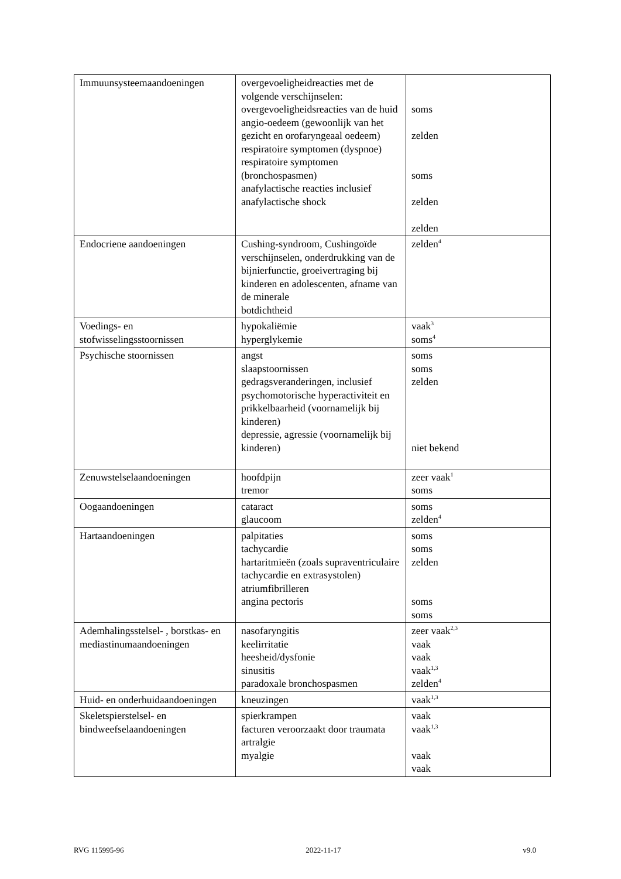| Immuunsysteemaandoeningen | overgevoeligheidreacties met de volgende verschijnselen: overgevoeligheidsreacties van de huid angio-oedeem (gewoonlijk van het gezicht en orofaryngeaal oedeem) respiratoire symptomen (dyspnoe) respiratoire symptomen (bronchospasmen) anafylactische reacties inclusief anafylactische shock | soms zelden soms zelden zelden |
| Endocriene aandoeningen | Cushing-syndroom, Cushingoïde verschijnselen, onderdrukking van de bijnierfunctie, groeivertraging bij kinderen en adolescenten, afname van de minerale botdichtheid | zelden<sup>4</sup> |
| Voedings- en stofwisselingsstoornissen | hypokaliëmie hyperglykemie | vaak<sup>3</sup> soms<sup>4</sup> |
| Psychische stoornissen | angst slaapstoornissen gedragsveranderingen, inclusief psychomotorische hyperactiviteit en prikkelbaarheid (voornamelijk bij kinderen) depressie, agressie (voornamelijk bij kinderen) | soms soms zelden niet bekend |
| Zenuwstelselaandoeningen | hoofdpijn tremor | zeer vaak<sup>1</sup> soms |
| Oogaandoeningen | cataract glaucoom | soms zelden<sup>4</sup> |
| Hartaandoeningen | palpitaties tachycardie hartaritmieën (zoals supraventriculaire tachycardie en extrasystolen) atriumfibrilleren angina pectoris | soms soms zelden soms soms |
| Ademhalingsstelsel- , borstkas- en mediastinumaandoeningen | nasofaryngitis keelirritatie heesheid/dysfonie sinusitis paradoxale bronchospasmen | zeer vaak<sup>2,3</sup> vaak vaak vaak<sup>1,3</sup> zelden<sup>4</sup> |
| Huid- en onderhuidaandoeningen | kneuzingen | vaak<sup>1,3</sup> |
| Skeletspierstelsel- en bindweefselaandoeningen | spierkrampen facturen veroorzaakt door traumata artralgie myalgie | vaak vaak<sup>1,3</sup> vaak vaak |
RVG 115995-96 2022-11-17 v9.0